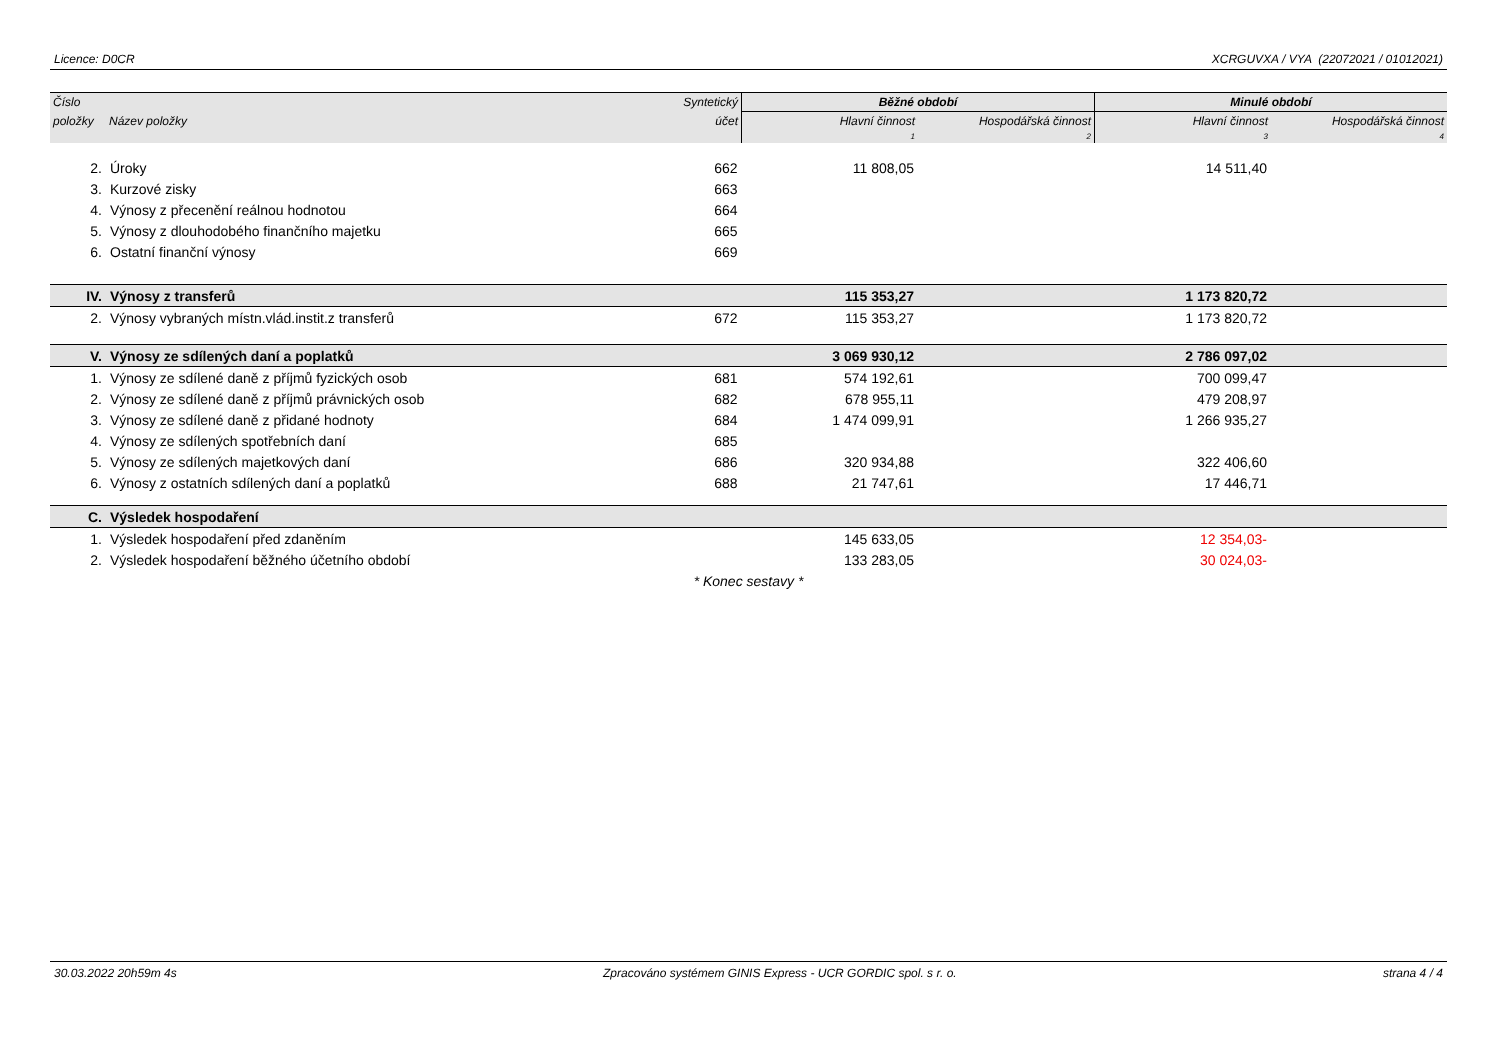Licence: D0CR XCRGUVXA / VYA (22072021 / 01012021)
| Číslo | | Syntetický | Běžné období | | Minulé období | |
| --- | --- | --- | --- | --- | --- | --- |
| položky | Název položky | účet | Hlavní činnost | Hospodářská činnost | Hlavní činnost | Hospodářská činnost |
| | | | 1 | 2 | 3 | 4 |
| 2. | Úroky | 662 | 11 808,05 | | 14 511,40 | |
| 3. | Kurzové zisky | 663 | | | | |
| 4. | Výnosy z přecenění reálnou hodnotou | 664 | | | | |
| 5. | Výnosy z dlouhodobého finančního majetku | 665 | | | | |
| 6. | Ostatní finanční výnosy | 669 | | | | |
| IV. | Výnosy z transferů | | 115 353,27 | | 1 173 820,72 | |
| 2. | Výnosy vybraných místn.vlád.instit.z transferů | 672 | 115 353,27 | | 1 173 820,72 | |
| V. | Výnosy ze sdílených daní a poplatků | | 3 069 930,12 | | 2 786 097,02 | |
| 1. | Výnosy ze sdílené daně z příjmů fyzických osob | 681 | 574 192,61 | | 700 099,47 | |
| 2. | Výnosy ze sdílené daně z příjmů právnických osob | 682 | 678 955,11 | | 479 208,97 | |
| 3. | Výnosy ze sdílené daně z přidané hodnoty | 684 | 1 474 099,91 | | 1 266 935,27 | |
| 4. | Výnosy ze sdílených spotřebních daní | 685 | | | | |
| 5. | Výnosy ze sdílených majetkových daní | 686 | 320 934,88 | | 322 406,60 | |
| 6. | Výnosy z ostatních sdílených daní a poplatků | 688 | 21 747,61 | | 17 446,71 | |
| C. | Výsledek hospodaření | | | | | |
| 1. | Výsledek hospodaření před zdaněním | | 145 633,05 | | 12 354,03- | |
| 2. | Výsledek hospodaření běžného účetního období | | 133 283,05 | | 30 024,03- | |
| * Konec sestavy * | | | | | | |
30.03.2022 20h59m 4s Zpracováno systémem GINIS Express - UCR GORDIC spol. s r. o. strana 4 / 4